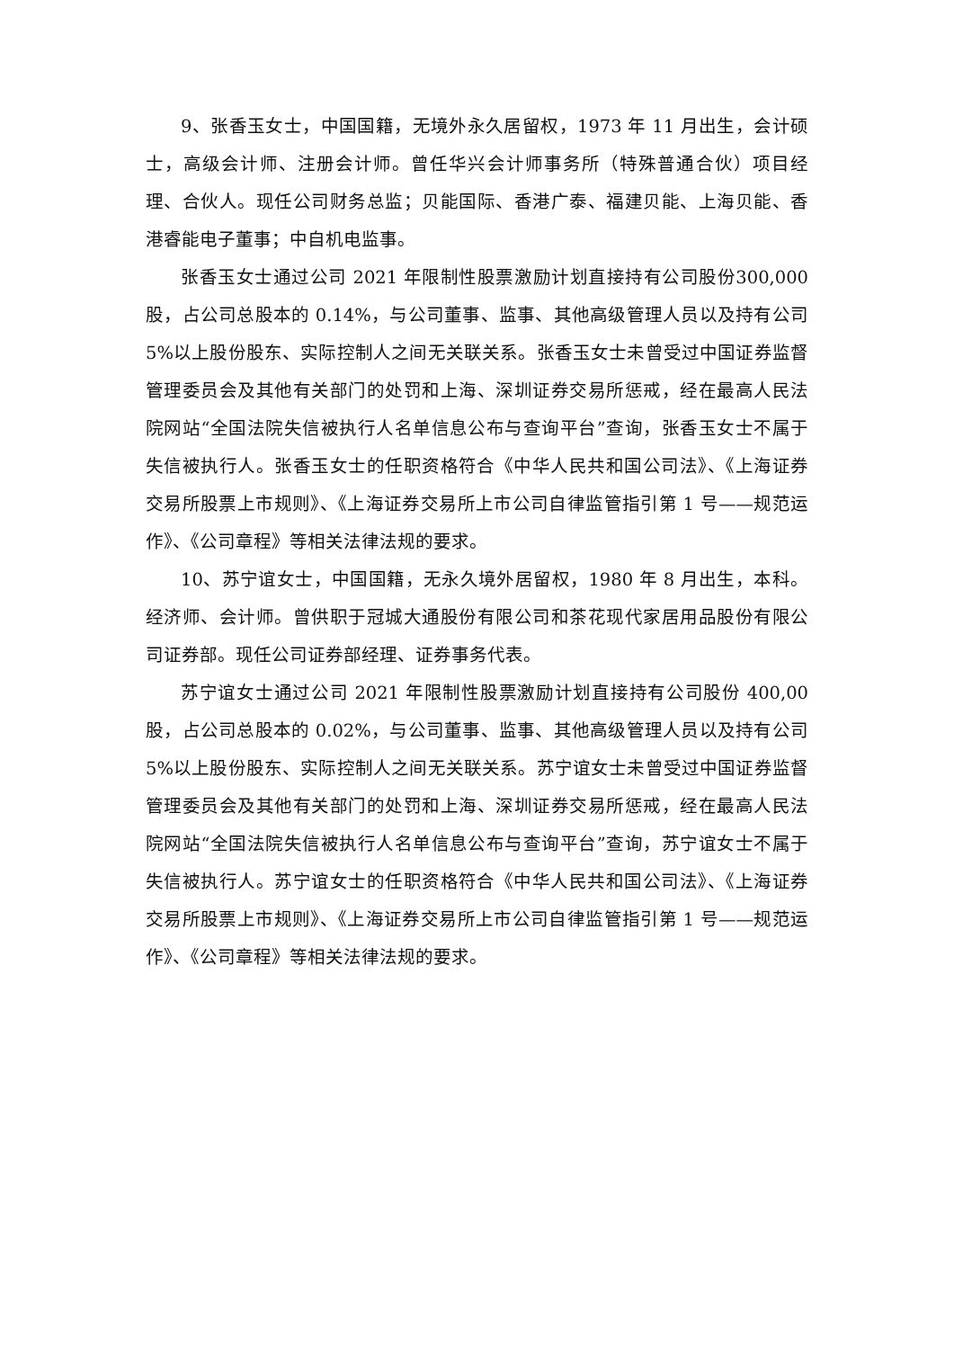9、张香玉女士，中国国籍，无境外永久居留权，1973 年 11 月出生，会计硕士，高级会计师、注册会计师。曾任华兴会计师事务所（特殊普通合伙）项目经理、合伙人。现任公司财务总监；贝能国际、香港广泰、福建贝能、上海贝能、香港睿能电子董事；中自机电监事。
张香玉女士通过公司 2021 年限制性股票激励计划直接持有公司股份300,000 股，占公司总股本的 0.14%，与公司董事、监事、其他高级管理人员以及持有公司 5%以上股份股东、实际控制人之间无关联关系。张香玉女士未曾受过中国证券监督管理委员会及其他有关部门的处罚和上海、深圳证券交易所惩戒，经在最高人民法院网站“全国法院失信被执行人名单信息公布与查询平台”查询，张香玉女士不属于失信被执行人。张香玉女士的任职资格符合《中华人民共和国公司法》、《上海证券交易所股票上市规则》、《上海证券交易所上市公司自律监管指引第 1 号——规范运作》、《公司章程》等相关法律法规的要求。
10、苏宁谊女士，中国国籍，无永久境外居留权，1980 年 8 月出生，本科。经济师、会计师。曾供职于冠城大通股份有限公司和茶花现代家居用品股份有限公司证券部。现任公司证券部经理、证券事务代表。
苏宁谊女士通过公司 2021 年限制性股票激励计划直接持有公司股份 400,00 股，占公司总股本的 0.02%，与公司董事、监事、其他高级管理人员以及持有公司 5%以上股份股东、实际控制人之间无关联关系。苏宁谊女士未曾受过中国证券监督管理委员会及其他有关部门的处罚和上海、深圳证券交易所惩戒，经在最高人民法院网站“全国法院失信被执行人名单信息公布与查询平台”查询，苏宁谊女士不属于失信被执行人。苏宁谊女士的任职资格符合《中华人民共和国公司法》、《上海证券交易所股票上市规则》、《上海证券交易所上市公司自律监管指引第 1 号——规范运作》、《公司章程》等相关法律法规的要求。